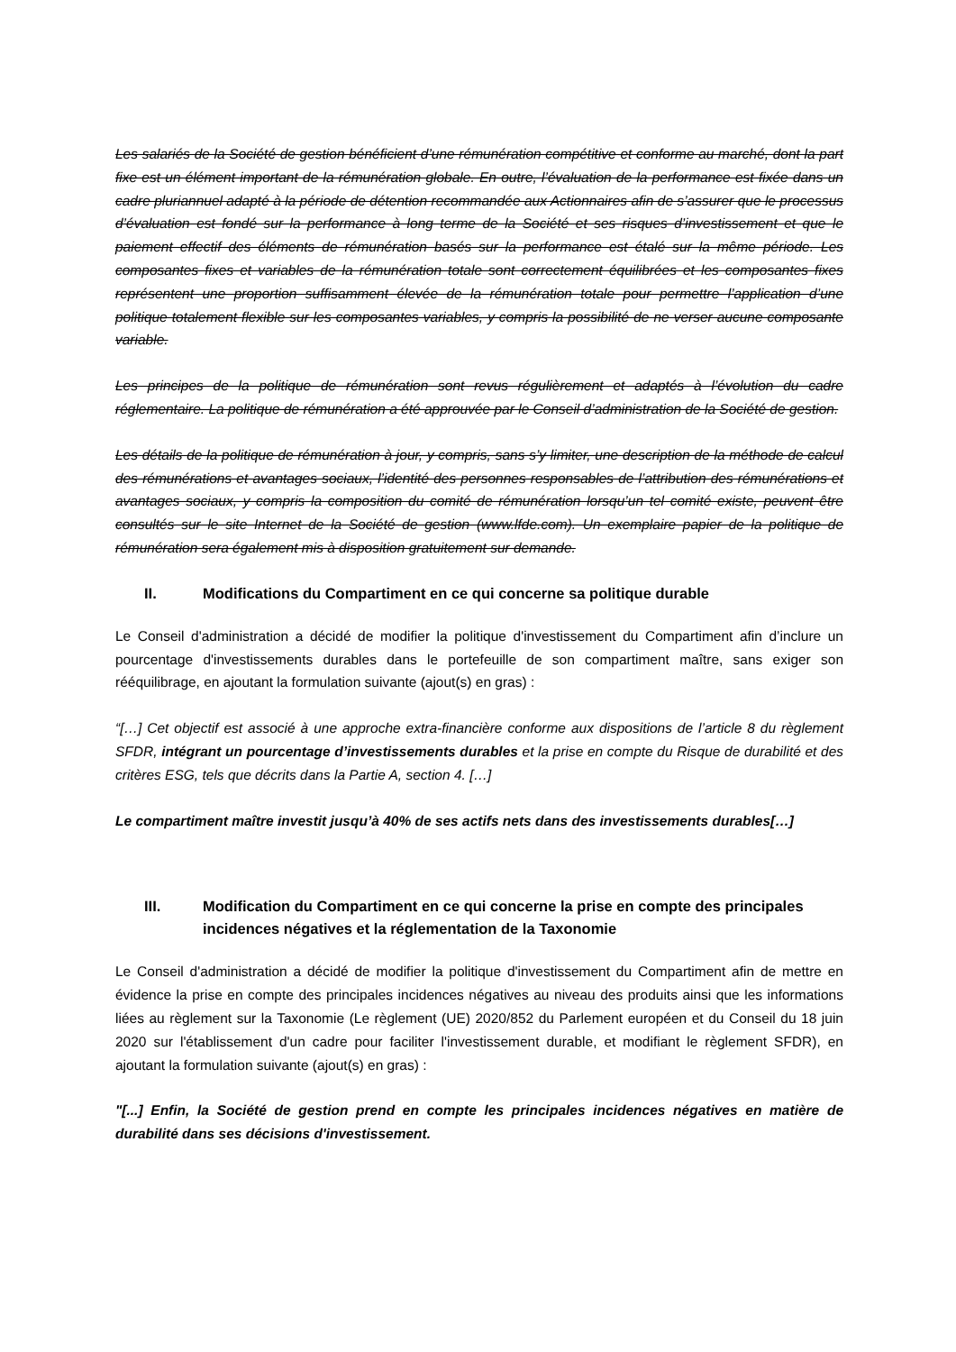Les salariés de la Société de gestion bénéficient d’une rémunération compétitive et conforme au marché, dont la part fixe est un élément important de la rémunération globale. En outre, l’évaluation de la performance est fixée dans un cadre pluriannuel adapté à la période de détention recommandée aux Actionnaires afin de s’assurer que le processus d’évaluation est fondé sur la performance à long terme de la Société et ses risques d’investissement et que le paiement effectif des éléments de rémunération basés sur la performance est étalé sur la même période. Les composantes fixes et variables de la rémunération totale sont correctement équilibrées et les composantes fixes représentent une proportion suffisamment élevée de la rémunération totale pour permettre l’application d’une politique totalement flexible sur les composantes variables, y compris la possibilité de ne verser aucune composante variable.
Les principes de la politique de rémunération sont revus régulièrement et adaptés à l’évolution du cadre réglementaire. La politique de rémunération a été approuvée par le Conseil d’administration de la Société de gestion.
Les détails de la politique de rémunération à jour, y compris, sans s’y limiter, une description de la méthode de calcul des rémunérations et avantages sociaux, l’identité des personnes responsables de l’attribution des rémunérations et avantages sociaux, y compris la composition du comité de rémunération lorsqu’un tel comité existe, peuvent être consultés sur le site Internet de la Société de gestion (www.lfde.com). Un exemplaire papier de la politique de rémunération sera également mis à disposition gratuitement sur demande.
II. Modifications du Compartiment en ce qui concerne sa politique durable
Le Conseil d'administration a décidé de modifier la politique d'investissement du Compartiment afin d’inclure un pourcentage d'investissements durables dans le portefeuille de son compartiment maître, sans exiger son rééquilibrage, en ajoutant la formulation suivante (ajout(s) en gras) :
“[…] Cet objectif est associé à une approche extra-financière conforme aux dispositions de l’article 8 du règlement SFDR, intégrant un pourcentage d’investissements durables et la prise en compte du Risque de durabilité et des critères ESG, tels que décrits dans la Partie A, section 4. […]
Le compartiment maître investit jusqu’à 40% de ses actifs nets dans des investissements durables[…]
III. Modification du Compartiment en ce qui concerne la prise en compte des principales incidences négatives et la réglementation de la Taxonomie
Le Conseil d'administration a décidé de modifier la politique d'investissement du Compartiment afin de mettre en évidence la prise en compte des principales incidences négatives au niveau des produits ainsi que les informations liées au règlement sur la Taxonomie (Le règlement (UE) 2020/852 du Parlement européen et du Conseil du 18 juin 2020 sur l'établissement d'un cadre pour faciliter l'investissement durable, et modifiant le règlement SFDR), en ajoutant la formulation suivante (ajout(s) en gras) :
"[...] Enfin, la Société de gestion prend en compte les principales incidences négatives en matière de durabilité dans ses décisions d'investissement.